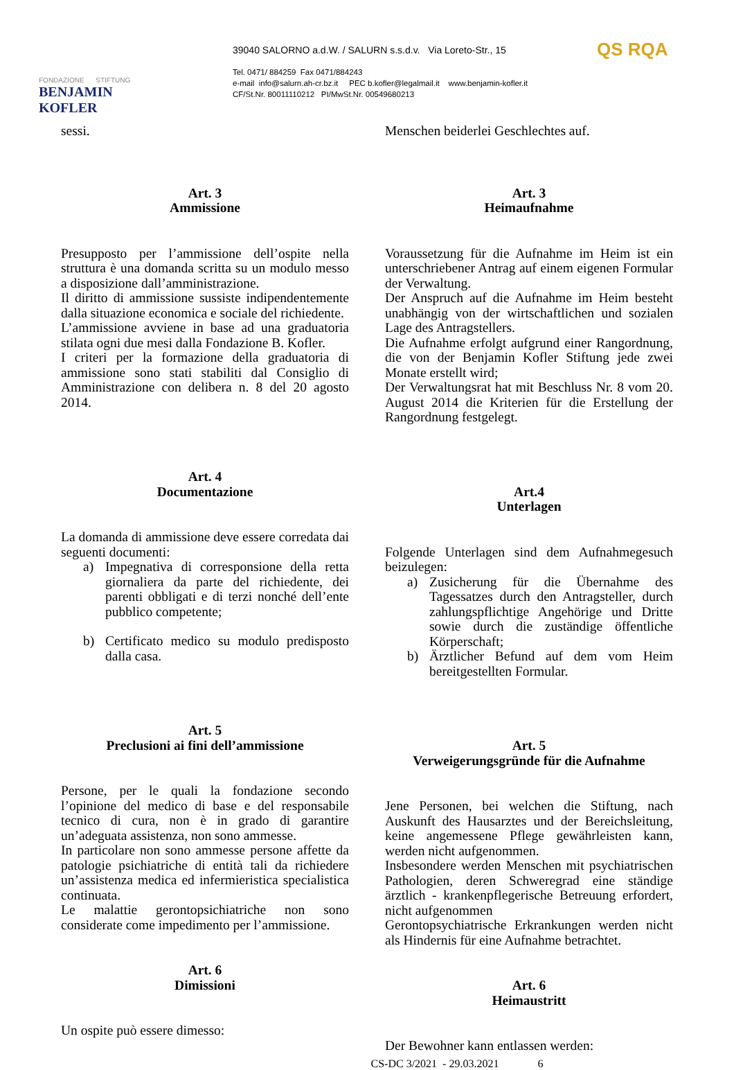FONDAZIONE STIFTUNG
BENJAMIN KOFLER
39040 SALORNO a.d.W. / SALURN s.s.d.v. Via Loreto-Str., 15
Tel. 0471/ 884259 Fax 0471/884243
e-mail info@salurn.ah-cr.bz.it PEC b.kofler@legalmail.it www.benjamin-kofler.it
CF/St.Nr. 80011110212 PI/MwSt.Nr. 00549680213
QS RQA
sessi.
Art. 3
Ammissione
Presupposto per l’ammissione dell’ospite nella struttura è una domanda scritta su un modulo messo a disposizione dall’amministrazione.
Il diritto di ammissione sussiste indipendentemente dalla situazione economica e sociale del richiedente.
L’ammissione avviene in base ad una graduatoria stilata ogni due mesi dalla Fondazione B. Kofler.
I criteri per la formazione della graduatoria di ammissione sono stati stabiliti dal Consiglio di Amministrazione con delibera n. 8 del 20 agosto 2014.
Art. 4
Documentazione
La domanda di ammissione deve essere corredata dai seguenti documenti:
a) Impegnativa di corresponsione della retta giornaliera da parte del richiedente, dei parenti obbligati e di terzi nonché dell’ente pubblico competente;
b) Certificato medico su modulo predisposto dalla casa.
Art. 5
Preclusioni ai fini dell’ammissione
Persone, per le quali la fondazione secondo l’opinione del medico di base e del responsabile tecnico di cura, non è in grado di garantire un’adeguata assistenza, non sono ammesse.
In particolare non sono ammesse persone affette da patologie psichiatriche di entità tali da richiedere un’assistenza medica ed infermieristica specialistica continuata.
Le malattie gerontopsichiatriche non sono considerate come impedimento per l’ammissione.
Art. 6
Dimissioni
Un ospite può essere dimesso:
Menschen beiderlei Geschlechtes auf.
Art. 3
Heimaufnahme
Voraussetzung für die Aufnahme im Heim ist ein unterschriebener Antrag auf einem eigenen Formular der Verwaltung.
Der Anspruch auf die Aufnahme im Heim besteht unabhängig von der wirtschaftlichen und sozialen Lage des Antragstellers.
Die Aufnahme erfolgt aufgrund einer Rangordnung, die von der Benjamin Kofler Stiftung jede zwei Monate erstellt wird;
Der Verwaltungsrat hat mit Beschluss Nr. 8 vom 20. August 2014 die Kriterien für die Erstellung der Rangordnung festgelegt.
Art.4
Unterlagen
Folgende Unterlagen sind dem Aufnahmegesuch beizulegen:
a) Zusicherung für die Übernahme des Tagessatzes durch den Antragsteller, durch zahlungspflichtige Angehörige und Dritte sowie durch die zuständige öffentliche Körperschaft;
b) Ärztlicher Befund auf dem vom Heim bereitgestellten Formular.
Art. 5
Verweigerungsgründe für die Aufnahme
Jene Personen, bei welchen die Stiftung, nach Auskunft des Hausarztes und der Bereichsleitung, keine angemessene Pflege gewährleisten kann, werden nicht aufgenommen.
Insbesondere werden Menschen mit psychiatrischen Pathologien, deren Schweregrad eine ständige ärztlich - krankenpflegerische Betreuung erfordert, nicht aufgenommen
Gerontopsychiatrische Erkrankungen werden nicht als Hindernis für eine Aufnahme betrachtet.
Art. 6
Heimaustritt
Der Bewohner kann entlassen werden:
CS-DC 3/2021 - 29.03.2021 6